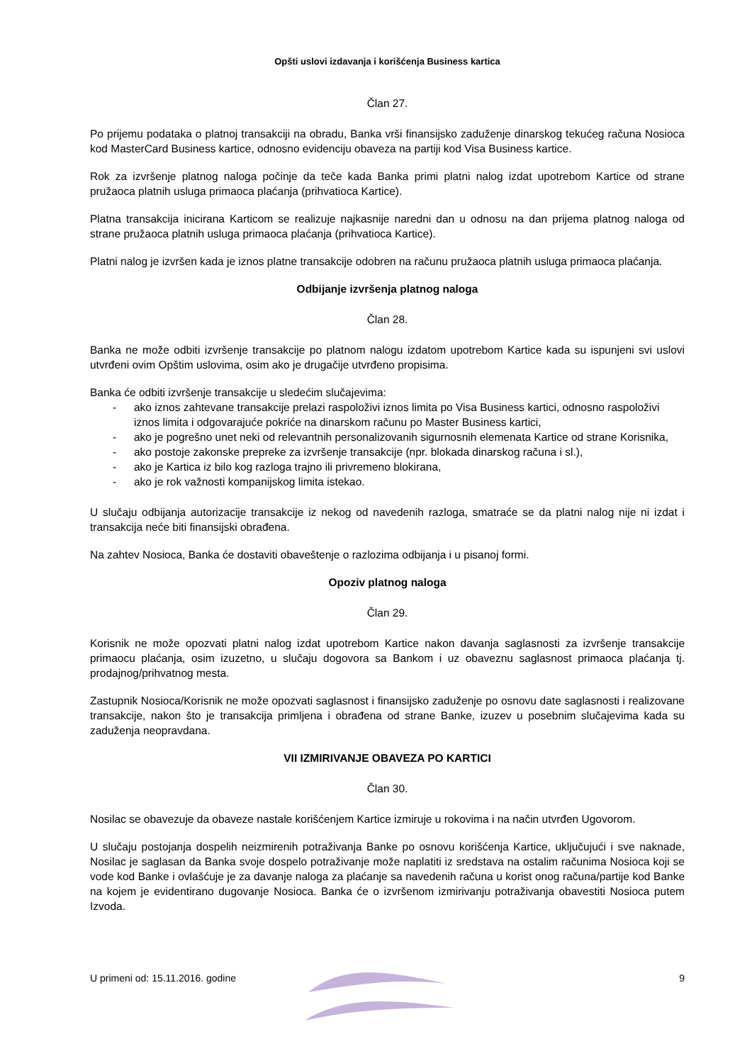Opšti uslovi izdavanja i korišćenja Business kartica
Član 27.
Po prijemu podataka o platnoj transakciji na obradu, Banka vrši finansijsko zaduženje dinarskog tekućeg računa Nosioca kod MasterCard Business kartice, odnosno evidenciju obaveza na partiji kod Visa Business kartice.
Rok za izvršenje platnog naloga počinje da teče kada Banka primi platni nalog izdat upotrebom Kartice od strane pružaoca platnih usluga primaoca plaćanja (prihvatioca Kartice).
Platna transakcija inicirana Karticom se realizuje najkasnije naredni dan u odnosu na dan prijema platnog naloga od strane pružaoca platnih usluga primaoca plaćanja (prihvatioca Kartice).
Platni nalog je izvršen kada je iznos platne transakcije odobren na računu pružaoca platnih usluga primaoca plaćanja.
Odbijanje izvršenja platnog naloga
Član 28.
Banka ne može odbiti izvršenje transakcije po platnom nalogu izdatom upotrebom Kartice kada su ispunjeni svi uslovi utvrđeni ovim Opštim uslovima, osim ako je drugačije utvrđeno propisima.
Banka će odbiti izvršenje transakcije u sledećim slučajevima:
- ako iznos zahtevane transakcije prelazi raspoloživi iznos limita po Visa Business kartici, odnosno raspoloživi iznos limita i odgovarajuće pokriće na dinarskom računu po Master Business kartici,
- ako je pogrešno unet neki od relevantnih personalizovanih sigurnosnih elemenata Kartice od strane Korisnika,
- ako postoje zakonske prepreke za izvršenje transakcije (npr. blokada dinarskog računa i sl.),
- ako je Kartica iz bilo kog razloga trajno ili privremeno blokirana,
- ako je rok važnosti kompanijskog limita istekao.
U slučaju odbijanja autorizacije transakcije iz nekog od navedenih razloga, smatraće se da platni nalog nije ni izdat i transakcija neće biti finansijski obrađena.
Na zahtev Nosioca, Banka će dostaviti obaveštenje o razlozima odbijanja i u pisanoj formi.
Opoziv platnog naloga
Član 29.
Korisnik ne može opozvati platni nalog izdat upotrebom Kartice nakon davanja saglasnosti za izvršenje transakcije primaocu plaćanja, osim izuzetno, u slučaju dogovora sa Bankom i uz obaveznu saglasnost primaoca plaćanja tj. prodajnog/prihvatnog mesta.
Zastupnik Nosioca/Korisnik ne može opozvati saglasnost i finansijsko zaduženje po osnovu date saglasnosti i realizovane transakcije, nakon što je transakcija primljena i obrađena od strane Banke, izuzev u posebnim slučajevima kada su zaduženja neopravdana.
VII IZMIRIVANJE OBAVEZA PO KARTICI
Član 30.
Nosilac se obavezuje da obaveze nastale korišćenjem Kartice izmiruje u rokovima i na način utvrđen Ugovorom.
U slučaju postojanja dospelih neizmirenih potraživanja Banke po osnovu korišćenja Kartice, uključujući i sve naknade, Nosilac je saglasan da Banka svoje dospelo potraživanje može naplatiti iz sredstava na ostalim računima Nosioca koji se vode kod Banke i ovlašćuje je za davanje naloga za plaćanje sa navedenih računa u korist onog računa/partije kod Banke na kojem je evidentirano dugovanje Nosioca. Banka će o izvršenom izmirivanju potraživanja obavestiti Nosioca putem Izvoda.
U primeni od: 15.11.2016. godine 9